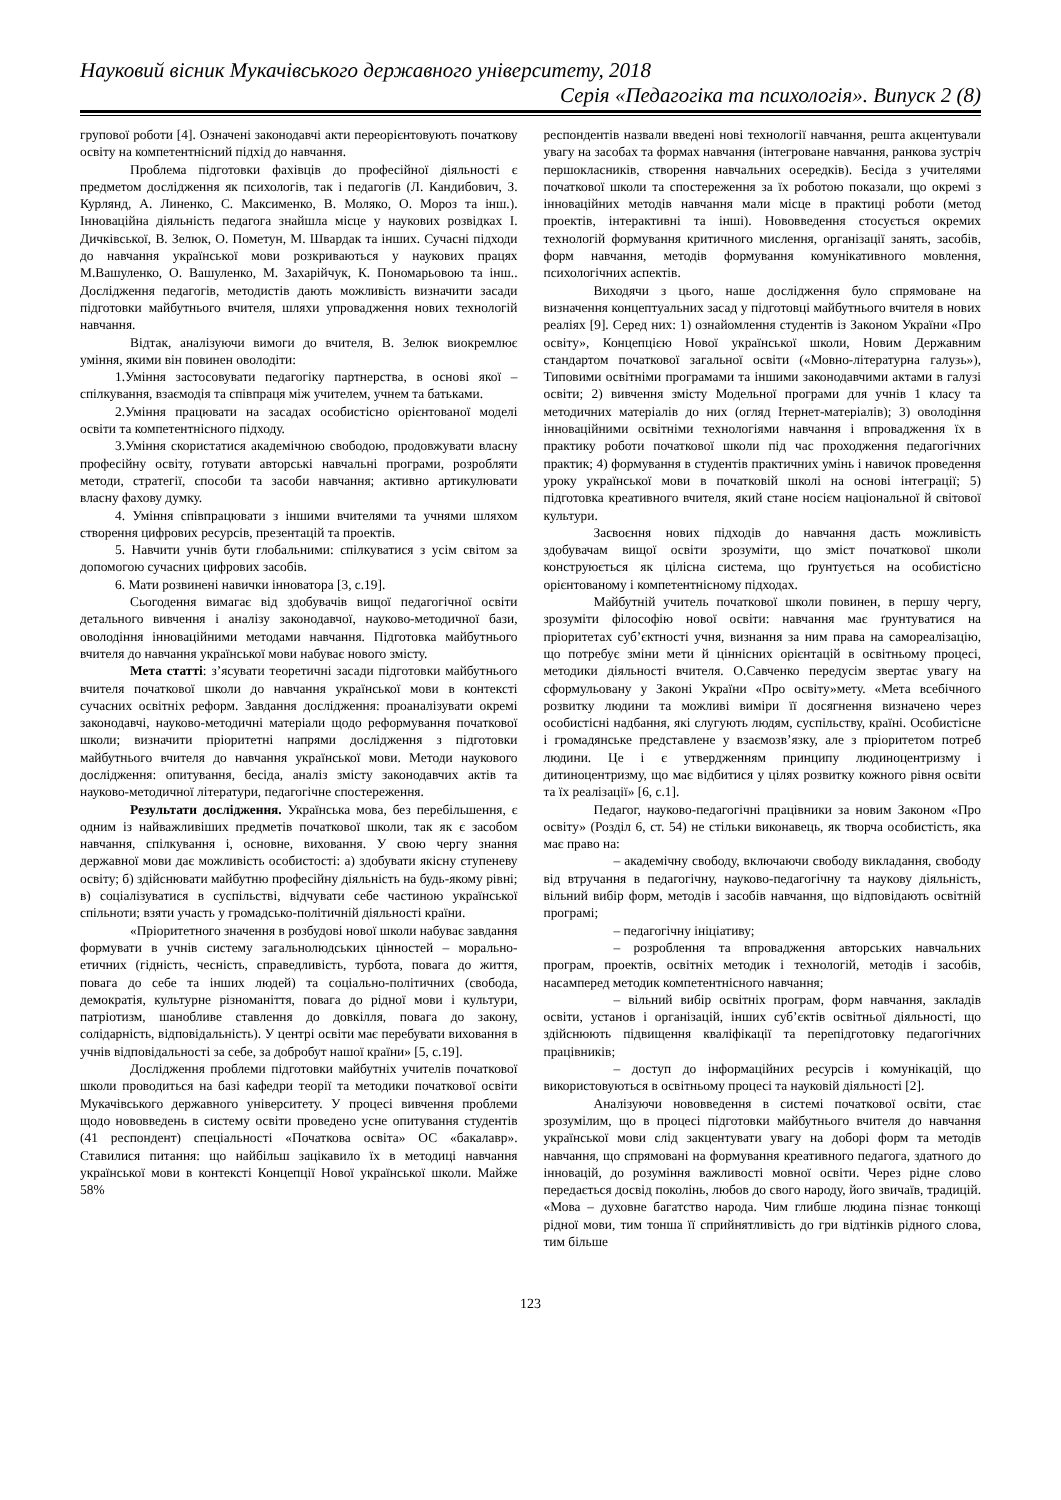Науковий вісник Мукачівського державного університету, 2018
Серія «Педагогіка та психологія». Випуск 2 (8)
групової роботи [4]. Означені законодавчі акти переорієнтовують початкову освіту на компетентнісний підхід до навчання.
Проблема підготовки фахівців до професійної діяльності є предметом дослідження як психологів, так і педагогів (Л. Кандибович, З. Курлянд, А. Линенко, С. Максименко, В. Моляко, О. Мороз та інш.). Інноваційна діяльність педагога знайшла місце у наукових розвідках І. Дичківської, В. Зелюк, О. Пометун, М. Швардак та інших. Сучасні підходи до навчання української мови розкриваються у наукових працях М.Вашуленко, О. Вашуленко, М. Захарійчук, К. Пономарьовою та інш.. Дослідження педагогів, методистів дають можливість визначити засади підготовки майбутнього вчителя, шляхи упровадження нових технологій навчання.
Відтак, аналізуючи вимоги до вчителя, В. Зелюк виокремлює уміння, якими він повинен оволодіти:
1.Уміння застосовувати педагогіку партнерства, в основі якої – спілкування, взаємодія та співпраця між учителем, учнем та батьками.
2.Уміння працювати на засадах особистісно орієнтованої моделі освіти та компетентнісного підходу.
3.Уміння скористатися академічною свободою, продовжувати власну професійну освіту, готувати авторські навчальні програми, розробляти методи, стратегії, способи та засоби навчання; активно артикулювати власну фахову думку.
4. Уміння співпрацювати з іншими вчителями та учнями шляхом створення цифрових ресурсів, презентацій та проектів.
5. Навчити учнів бути глобальними: спілкуватися з усім світом за допомогою сучасних цифрових засобів.
6. Мати розвинені навички інноватора [3, с.19].
Сьогодення вимагає від здобувачів вищої педагогічної освіти детального вивчення і аналізу законодавчої, науково-методичної бази, оволодіння інноваційними методами навчання. Підготовка майбутнього вчителя до навчання української мови набуває нового змісту.
Мета статті: з’ясувати теоретичні засади підготовки майбутнього вчителя початкової школи до навчання української мови в контексті сучасних освітніх реформ. Завдання дослідження: проаналізувати окремі законодавчі, науково-методичні матеріали щодо реформування початкової школи; визначити пріоритетні напрями дослідження з підготовки майбутнього вчителя до навчання української мови. Методи наукового дослідження: опитування, бесіда, аналіз змісту законодавчих актів та науково-методичної літератури, педагогічне спостереження.
Результати дослідження. Українська мова, без перебільшення, є одним із найважливіших предметів початкової школи, так як є засобом навчання, спілкування і, основне, виховання. У свою чергу знання державної мови дає можливість особистості: а) здобувати якісну ступеневу освіту; б) здійснювати майбутню професійну діяльність на будь-якому рівні; в) соціалізуватися в суспільстві, відчувати себе частиною української спільноти; взяти участь у громадсько-політичній діяльності країни.
«Пріоритетного значення в розбудові нової школи набуває завдання формувати в учнів систему загальнолюдських цінностей – морально-етичних (гідність, чесність, справедливість, турбота, повага до життя, повага до себе та інших людей) та соціально-політичних (свобода, демократія, культурне різноманіття, повага до рідної мови і культури, патріотизм, шанобливе ставлення до довкілля, повага до закону, солідарність, відповідальність). У центрі освіти має перебувати виховання в учнів відповідальності за себе, за добробут нашої країни» [5, с.19].
Дослідження проблеми підготовки майбутніх учителів початкової школи проводиться на базі кафедри теорії та методики початкової освіти Мукачівського державного університету. У процесі вивчення проблеми щодо нововведень в систему освіти проведено усне опитування студентів (41 респондент) спеціальності «Початкова освіта» ОС «бакалавр». Ставилися питання: що найбільш зацікавило їх в методиці навчання української мови в контексті Концепції Нової української школи. Майже 58%
респондентів назвали введені нові технології навчання, решта акцентували увагу на засобах та формах навчання (інтегроване навчання, ранкова зустріч першокласників, створення навчальних осередків). Бесіда з учителями початкової школи та спостереження за їх роботою показали, що окремі з інноваційних методів навчання мали місце в практиці роботи (метод проектів, інтерактивні та інші). Нововведення стосується окремих технологій формування критичного мислення, організації занять, засобів, форм навчання, методів формування комунікативного мовлення, психологічних аспектів.
Виходячи з цього, наше дослідження було спрямоване на визначення концептуальних засад у підготовці майбутнього вчителя в нових реаліях [9]. Серед них: 1) ознайомлення студентів із Законом України «Про освіту», Концепцією Нової української школи, Новим Державним стандартом початкової загальної освіти («Мовно-літературна галузь»), Типовими освітніми програмами та іншими законодавчими актами в галузі освіти; 2) вивчення змісту Модельної програми для учнів 1 класу та методичних матеріалів до них (огляд Ітернет-матеріалів); 3) оволодіння інноваційними освітніми технологіями навчання і впровадження їх в практику роботи початкової школи під час проходження педагогічних практик; 4) формування в студентів практичних умінь і навичок проведення уроку української мови в початковій школі на основі інтеграції; 5) підготовка креативного вчителя, який стане носієм національної й світової культури.
Засвоєння нових підходів до навчання дасть можливість здобувачам вищої освіти зрозуміти, що зміст початкової школи конструюється як цілісна система, що ґрунтується на особистісно орієнтованому і компетентнісному підходах.
Майбутній учитель початкової школи повинен, в першу чергу, зрозуміти філософію нової освіти: навчання має ґрунтуватися на пріоритетах суб’єктності учня, визнання за ним права на самореалізацію, що потребує зміни мети й ціннісних орієнтацій в освітньому процесі, методики діяльності вчителя. О.Савченко передусім звертає увагу на сформульовану у Законі України «Про освіту»мету. «Мета всебічного розвитку людини та можливі виміри її досягнення визначено через особистісні надбання, які слугують людям, суспільству, країні. Особистісне і громадянське представлене у взаємозв’язку, але з пріоритетом потреб людини. Це і є утвердженням принципу людиноцентризму і дитиноцентризму, що має відбитися у цілях розвитку кожного рівня освіти та їх реалізації» [6, с.1].
Педагог, науково-педагогічні працівники за новим Законом «Про освіту» (Розділ 6, ст. 54) не стільки виконавець, як творча особистість, яка має право на:
– академічну свободу, включаючи свободу викладання, свободу від втручання в педагогічну, науково-педагогічну та наукову діяльність, вільний вибір форм, методів і засобів навчання, що відповідають освітній програмі;
– педагогічну ініціативу;
– розроблення та впровадження авторських навчальних програм, проектів, освітніх методик і технологій, методів і засобів, насамперед методик компетентнісного навчання;
– вільний вибір освітніх програм, форм навчання, закладів освіти, установ і організацій, інших суб’єктів освітньої діяльності, що здійснюють підвищення кваліфікації та перепідготовку педагогічних працівників;
– доступ до інформаційних ресурсів і комунікацій, що використовуються в освітньому процесі та науковій діяльності [2].
Аналізуючи нововведення в системі початкової освіти, стає зрозумілим, що в процесі підготовки майбутнього вчителя до навчання української мови слід закцентувати увагу на доборі форм та методів навчання, що спрямовані на формування креативного педагога, здатного до інновацій, до розуміння важливості мовної освіти. Через рідне слово передається досвід поколінь, любов до свого народу, його звичаїв, традицій. «Мова – духовне багатство народа. Чим глибше людина пізнає тонкощі рідної мови, тим тонша її сприйнятливість до гри відтінків рідного слова, тим більше
123